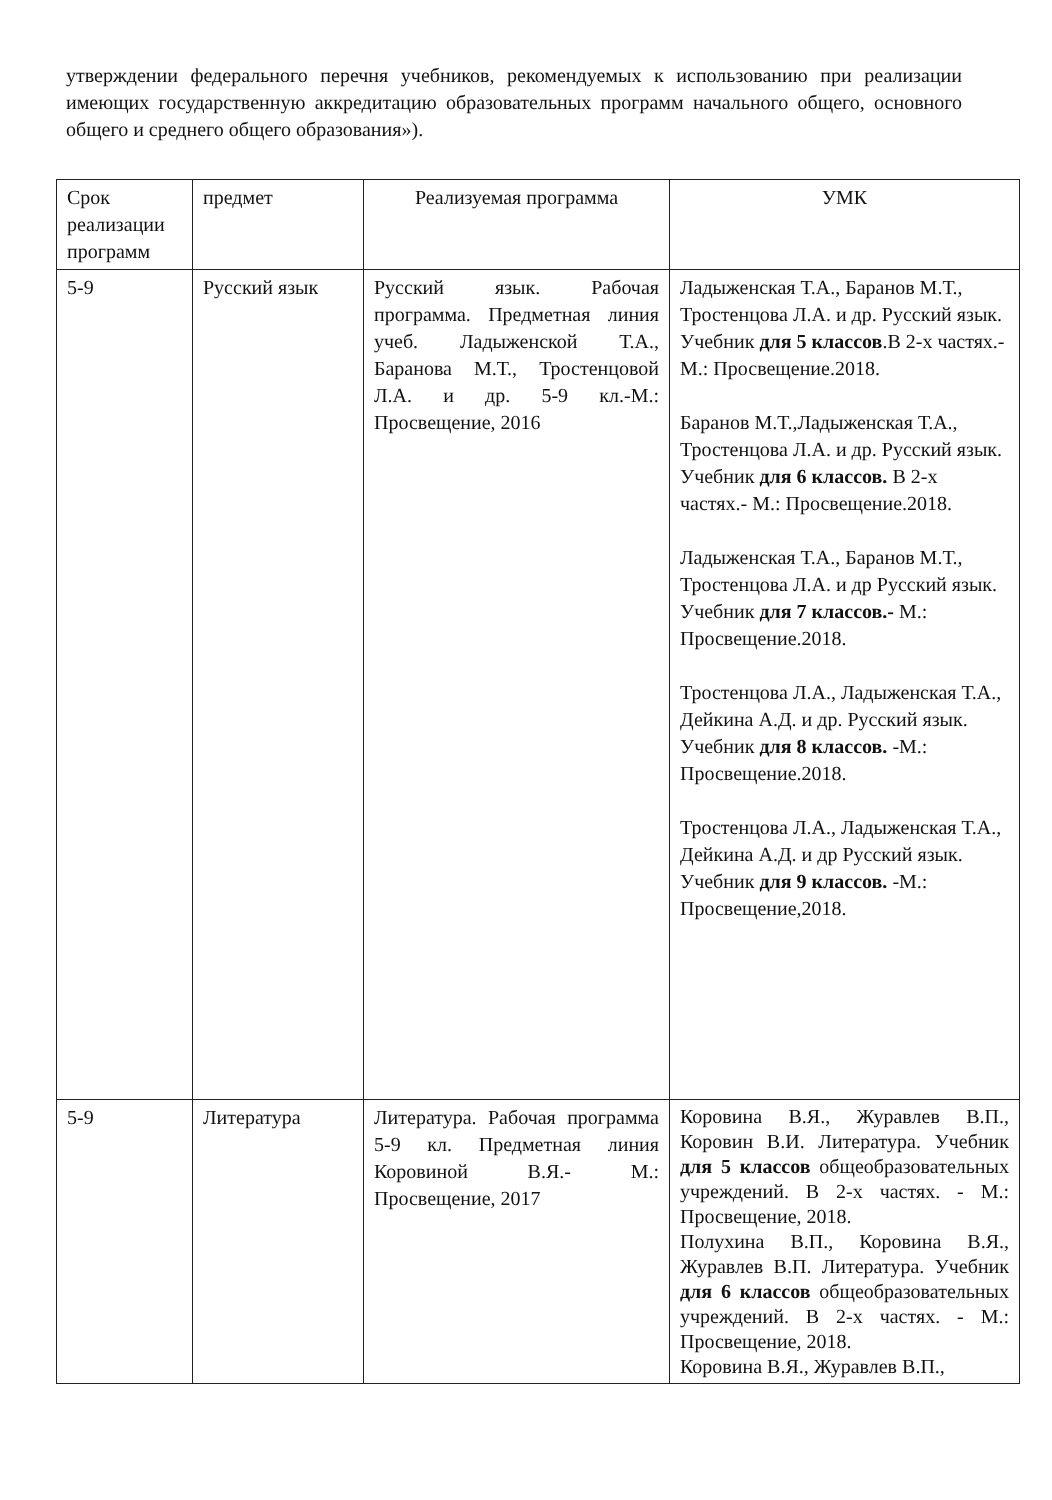утверждении федерального перечня учебников, рекомендуемых к использованию при реализации имеющих государственную аккредитацию образовательных программ начального общего, основного общего и среднего общего образования»).
| Срок реализации программ | предмет | Реализуемая программа | УМК |
| --- | --- | --- | --- |
| 5-9 | Русский язык | Русский язык. Рабочая программа. Предметная линия учеб. Ладыженской Т.А., Баранова М.Т., Тростенцовой Л.А. и др. 5-9 кл.-М.: Просвещение, 2016 | Ладыженская Т.А., Баранов М.Т., Тростенцова Л.А. и др. Русский язык. Учебник для 5 классов .В 2-х частях.- М.: Просвещение.2018. Баранов М.Т.,Ладыженская Т.А., Тростенцова Л.А. и др. Русский язык. Учебник для 6 классов. В 2-х частях.- М.: Просвещение.2018. Ладыженская Т.А., Баранов М.Т., Тростенцова Л.А. и др Русский язык. Учебник для 7 классов.- М.: Просвещение.2018. Тростенцова Л.А., Ладыженская Т.А., Дейкина А.Д. и др. Русский язык. Учебник для 8 классов. -М.: Просвещение.2018. Тростенцова Л.А., Ладыженская Т.А., Дейкина А.Д. и др Русский язык. Учебник для 9 классов. -М.: Просвещение,2018. |
| 5-9 | Литература | Литература. Рабочая программа 5-9 кл. Предметная линия Коровиной В.Я.- М.: Просвещение, 2017 | Коровина В.Я., Журавлев В.П., Коровин В.И. Литература. Учебник для 5 классов общеобразовательных учреждений. В 2-х частях. - М.: Просвещение, 2018. Полухина В.П., Коровина В.Я., Журавлев В.П. Литература. Учебник для 6 классов общеобразовательных учреждений. В 2-х частях. - М.: Просвещение, 2018. Коровина В.Я., Журавлев В.П., |